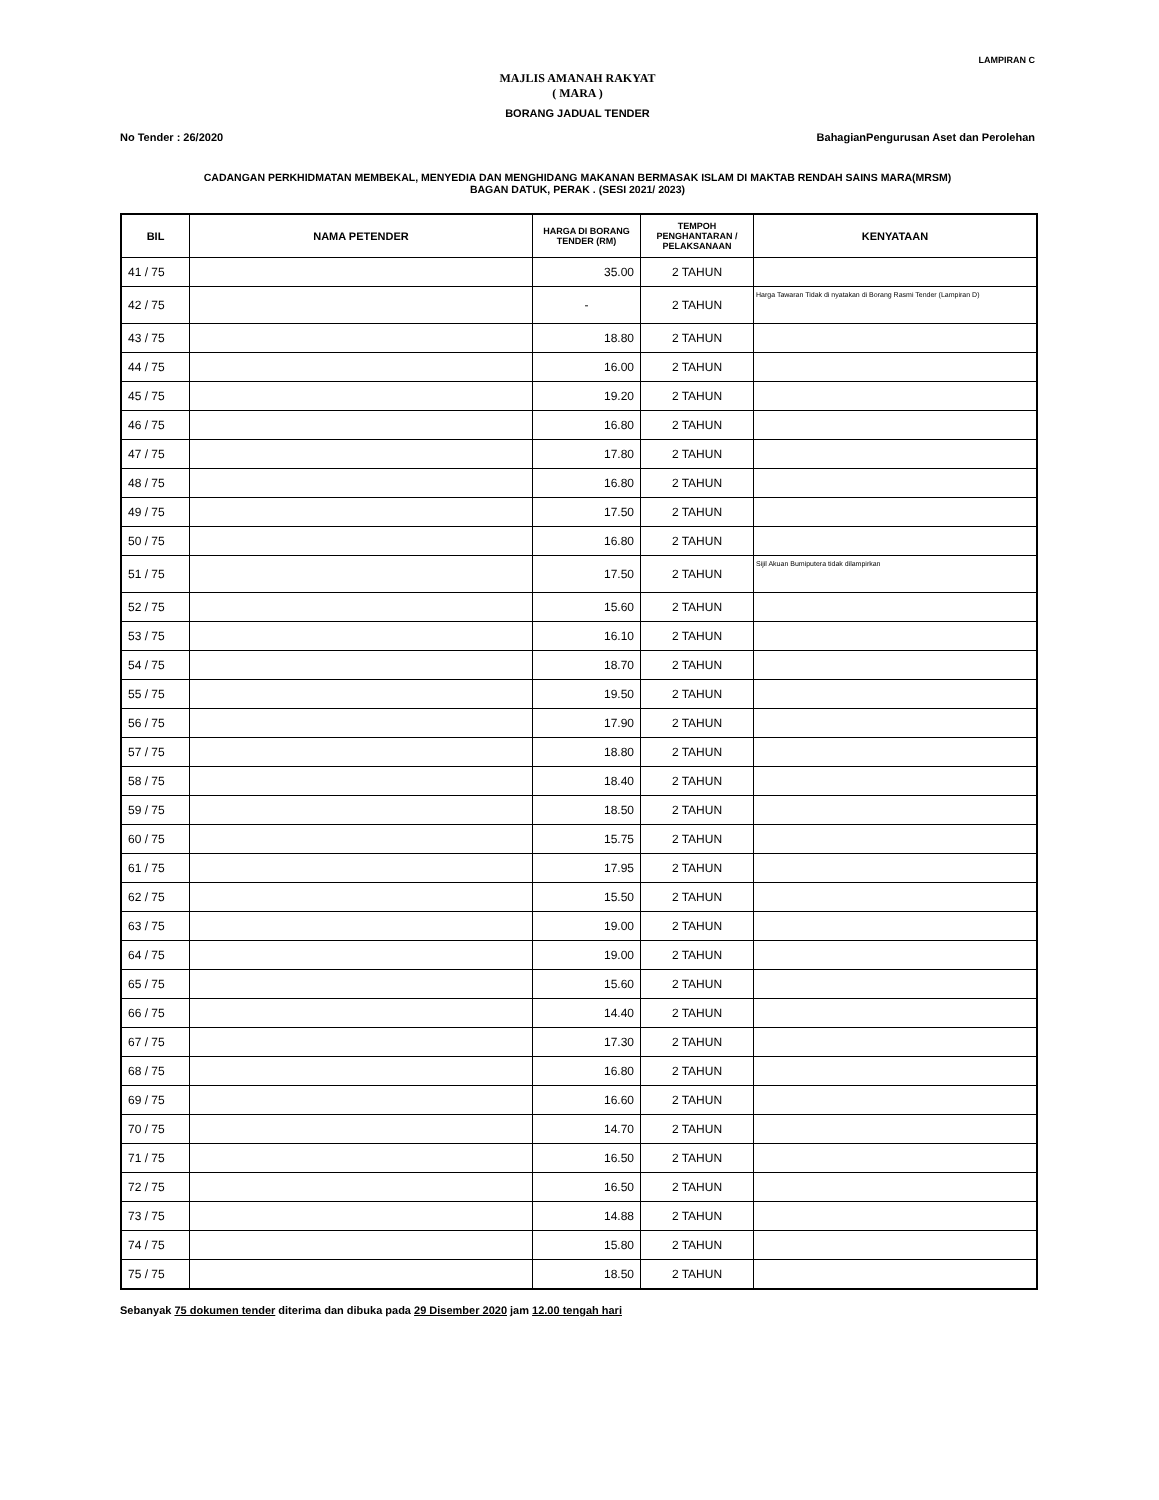LAMPIRAN C
MAJLIS AMANAH RAKYAT
( MARA )
BORANG JADUAL TENDER
No Tender : 26/2020 BahagianPengurusan Aset dan Perolehan
CADANGAN PERKHIDMATAN MEMBEKAL, MENYEDIA DAN MENGHIDANG MAKANAN BERMASAK ISLAM DI MAKTAB RENDAH SAINS MARA(MRSM)
BAGAN DATUK, PERAK . (SESI 2021/ 2023)
| BIL | NAMA PETENDER | HARGA DI BORANG TENDER (RM) | TEMPOH PENGHANTARAN / PELAKSANAAN | KENYATAAN |
| --- | --- | --- | --- | --- |
| 41 / 75 | | 35.00 | 2 TAHUN | |
| 42 / 75 | | - | 2 TAHUN | Harga Tawaran Tidak di nyatakan di Borang Rasmi Tender (Lampiran D) |
| 43 / 75 | | 18.80 | 2 TAHUN | |
| 44 / 75 | | 16.00 | 2 TAHUN | |
| 45 / 75 | | 19.20 | 2 TAHUN | |
| 46 / 75 | | 16.80 | 2 TAHUN | |
| 47 / 75 | | 17.80 | 2 TAHUN | |
| 48 / 75 | | 16.80 | 2 TAHUN | |
| 49 / 75 | | 17.50 | 2 TAHUN | |
| 50 / 75 | | 16.80 | 2 TAHUN | |
| 51 / 75 | | 17.50 | 2 TAHUN | Sijil Akuan Bumiputera tidak dilampirkan |
| 52 / 75 | | 15.60 | 2 TAHUN | |
| 53 / 75 | | 16.10 | 2 TAHUN | |
| 54 / 75 | | 18.70 | 2 TAHUN | |
| 55 / 75 | | 19.50 | 2 TAHUN | |
| 56 / 75 | | 17.90 | 2 TAHUN | |
| 57 / 75 | | 18.80 | 2 TAHUN | |
| 58 / 75 | | 18.40 | 2 TAHUN | |
| 59 / 75 | | 18.50 | 2 TAHUN | |
| 60 / 75 | | 15.75 | 2 TAHUN | |
| 61 / 75 | | 17.95 | 2 TAHUN | |
| 62 / 75 | | 15.50 | 2 TAHUN | |
| 63 / 75 | | 19.00 | 2 TAHUN | |
| 64 / 75 | | 19.00 | 2 TAHUN | |
| 65 / 75 | | 15.60 | 2 TAHUN | |
| 66 / 75 | | 14.40 | 2 TAHUN | |
| 67 / 75 | | 17.30 | 2 TAHUN | |
| 68 / 75 | | 16.80 | 2 TAHUN | |
| 69 / 75 | | 16.60 | 2 TAHUN | |
| 70 / 75 | | 14.70 | 2 TAHUN | |
| 71 / 75 | | 16.50 | 2 TAHUN | |
| 72 / 75 | | 16.50 | 2 TAHUN | |
| 73 / 75 | | 14.88 | 2 TAHUN | |
| 74 / 75 | | 15.80 | 2 TAHUN | |
| 75 / 75 | | 18.50 | 2 TAHUN | |
Sebanyak 75 dokumen tender diterima dan dibuka pada 29 Disember 2020 jam 12.00 tengah hari